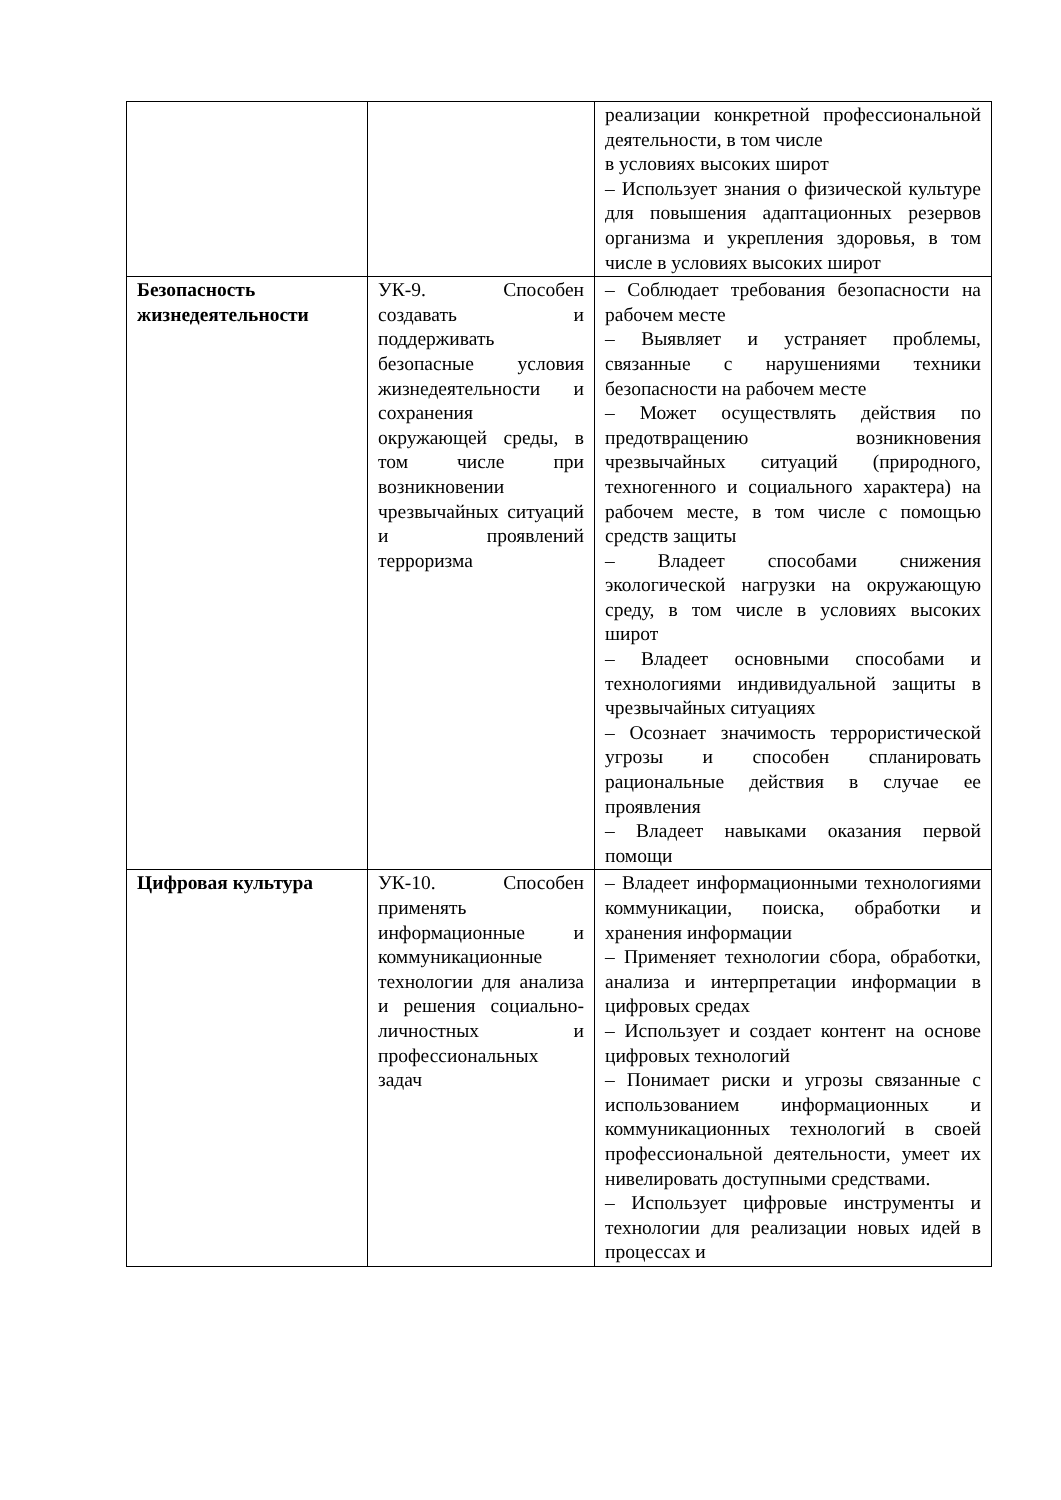| | | реализации конкретной профессиональной деятельности, в том числе в условиях высоких широт – Использует знания о физической культуре для повышения адаптационных резервов организма и укрепления здоровья, в том числе в условиях высоких широт |
| Безопасность жизнедеятельности | УК-9. Способен создавать и поддерживать безопасные условия жизнедеятельности и сохранения окружающей среды, в том числе при возникновении чрезвычайных ситуаций и проявлений терроризма | – Соблюдает требования безопасности на рабочем месте – Выявляет и устраняет проблемы, связанные с нарушениями техники безопасности на рабочем месте – Может осуществлять действия по предотвращению возникновения чрезвычайных ситуаций (природного, техногенного и социального характера) на рабочем месте, в том числе с помощью средств защиты – Владеет способами снижения экологической нагрузки на окружающую среду, в том числе в условиях высоких широт – Владеет основными способами и технологиями индивидуальной защиты в чрезвычайных ситуациях – Осознает значимость террористической угрозы и способен спланировать рациональные действия в случае ее проявления – Владеет навыками оказания первой помощи |
| Цифровая культура | УК-10. Способен применять информационные и коммуникационные технологии для анализа и решения социально-личностных и профессиональных задач | – Владеет информационными технологиями коммуникации, поиска, обработки и хранения информации – Применяет технологии сбора, обработки, анализа и интерпретации информации в цифровых средах – Использует и создает контент на основе цифровых технологий – Понимает риски и угрозы связанные с использованием информационных и коммуникационных технологий в своей профессиональной деятельности, умеет их нивелировать доступными средствами. – Использует цифровые инструменты и технологии для реализации новых идей в процессах и |